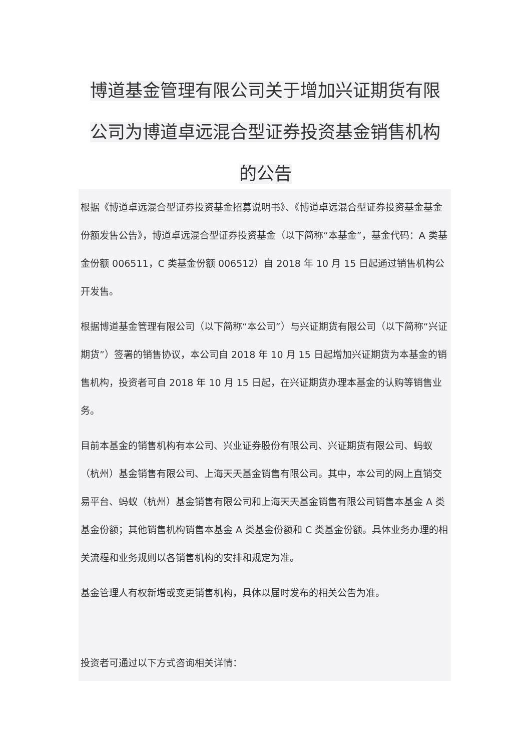博道基金管理有限公司关于增加兴证期货有限公司为博道卓远混合型证券投资基金销售机构的公告
根据《博道卓远混合型证券投资基金招募说明书》、《博道卓远混合型证券投资基金基金份额发售公告》，博道卓远混合型证券投资基金（以下简称“本基金”，基金代码：A 类基金份额 006511，C 类基金份额 006512）自 2018 年 10 月 15 日起通过销售机构公开发售。
根据博道基金管理有限公司（以下简称“本公司”）与兴证期货有限公司（以下简称“兴证期货”）签署的销售协议，本公司自 2018 年 10 月 15 日起增加兴证期货为本基金的销售机构，投资者可自 2018 年 10 月 15 日起，在兴证期货办理本基金的认购等销售业务。
目前本基金的销售机构有本公司、兴业证券股份有限公司、兴证期货有限公司、蚂蚁（杭州）基金销售有限公司、上海天天基金销售有限公司。其中，本公司的网上直销交易平台、蚂蚁（杭州）基金销售有限公司和上海天天基金销售有限公司销售本基金 A 类基金份额；其他销售机构销售本基金 A 类基金份额和 C 类基金份额。具体业务办理的相关流程和业务规则以各销售机构的安排和规定为准。
基金管理人有权新增或变更销售机构，具体以届时发布的相关公告为准。
投资者可通过以下方式咨询相关详情：